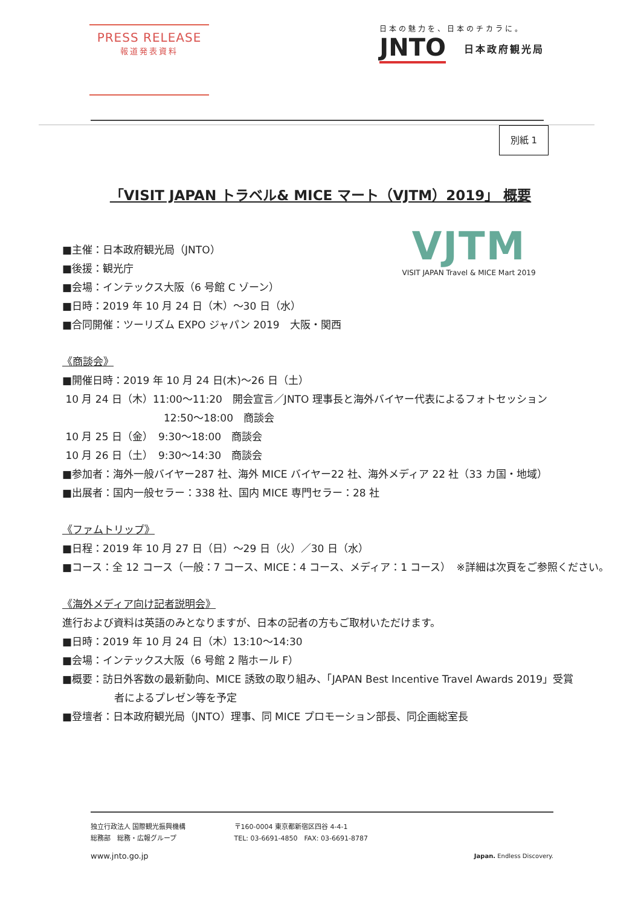PRESS RELEASE
報道発表資料
日本の魅力を、日本のチカラに。
JNTO 日本政府観光局
別紙 1
「VISIT JAPAN トラベル& MICE マート（VJTM）2019」 概要
VJTM
VISIT JAPAN Travel & MICE Mart 2019
■主催：日本政府観光局（JNTO）
■後援：観光庁
■会場：インテックス大阪（6 号館 C ゾーン）
■日時：2019 年 10 月 24 日（木）～30 日（水）
■合同開催：ツーリズム EXPO ジャパン 2019　大阪・関西
《商談会》
■開催日時：2019 年 10 月 24 日(木)～26 日（土）
10 月 24 日（木）11:00～11:20　開会宣言／JNTO 理事長と海外バイヤー代表によるフォトセッション
12:50～18:00　商談会
10 月 25 日（金）　9:30～18:00　商談会
10 月 26 日（土）　9:30～14:30　商談会
■参加者：海外一般バイヤー287 社、海外 MICE バイヤー22 社、海外メディア 22 社（33 カ国・地域）
■出展者：国内一般セラー：338 社、国内 MICE 専門セラー：28 社
《ファムトリップ》
■日程：2019 年 10 月 27 日（日）～29 日（火）／30 日（水）
■コース：全 12 コース（一般：7 コース、MICE：4 コース、メディア：1 コース）　※詳細は次頁をご参照ください。
《海外メディア向け記者説明会》
進行および資料は英語のみとなりますが、日本の記者の方もご取材いただけます。
■日時：2019 年 10 月 24 日（木）13:10～14:30
■会場：インテックス大阪（6 号館 2 階ホール F）
■概要：訪日外客数の最新動向、MICE 誘致の取り組み、「JAPAN Best Incentive Travel Awards 2019」受賞
者によるプレゼン等を予定
■登壇者：日本政府観光局（JNTO）理事、同 MICE プロモーション部長、同企画総室長
独立行政法人 国際観光振興機構
総務部　総務・広報グループ
〒160-0004 東京都新宿区四谷 4-4-1
TEL: 03-6691-4850　FAX: 03-6691-8787
www.jnto.go.jp Japan. Endless Discovery.